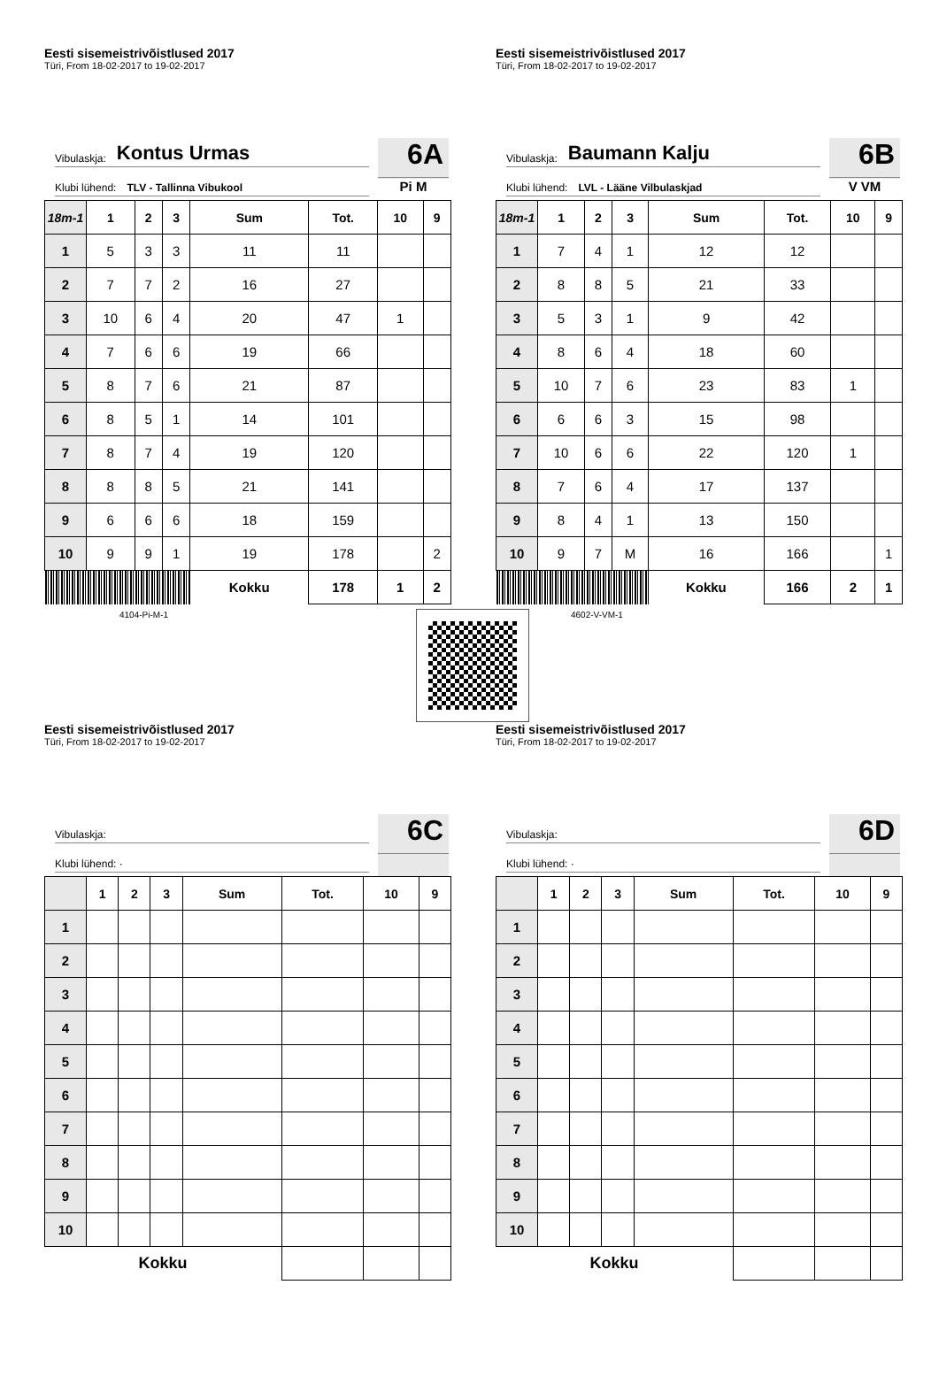Eesti sisemeistrivõistlused 2017
Türi, From 18-02-2017 to 19-02-2017
Vibulaskja: Kontus Urmas
Klubi lühend: TLV - Tallinna Vibukool
6A
Pi M
| 18m-1 | 1 | 2 | 3 | Sum | Tot. | 10 | 9 |
| --- | --- | --- | --- | --- | --- | --- | --- |
| 1 | 5 | 3 | 3 | 11 | 11 | | |
| 2 | 7 | 7 | 2 | 16 | 27 | | |
| 3 | 10 | 6 | 4 | 20 | 47 | 1 | |
| 4 | 7 | 6 | 6 | 19 | 66 | | |
| 5 | 8 | 7 | 6 | 21 | 87 | | |
| 6 | 8 | 5 | 1 | 14 | 101 | | |
| 7 | 8 | 7 | 4 | 19 | 120 | | |
| 8 | 8 | 8 | 5 | 21 | 141 | | |
| 9 | 6 | 6 | 6 | 18 | 159 | | |
| 10 | 9 | 9 | 1 | 19 | 178 | | 2 |
| | | | | Kokku | 178 | 1 | 2 |
4104-Pi-M-1
Eesti sisemeistrivõistlused 2017
Türi, From 18-02-2017 to 19-02-2017
Vibulaskja: Baumann Kalju
Klubi lühend: LVL - Lääne Vilbulaskjad
6B
V VM
| 18m-1 | 1 | 2 | 3 | Sum | Tot. | 10 | 9 |
| --- | --- | --- | --- | --- | --- | --- | --- |
| 1 | 7 | 4 | 1 | 12 | 12 | | |
| 2 | 8 | 8 | 5 | 21 | 33 | | |
| 3 | 5 | 3 | 1 | 9 | 42 | | |
| 4 | 8 | 6 | 4 | 18 | 60 | | |
| 5 | 10 | 7 | 6 | 23 | 83 | 1 | |
| 6 | 6 | 6 | 3 | 15 | 98 | | |
| 7 | 10 | 6 | 6 | 22 | 120 | 1 | |
| 8 | 7 | 6 | 4 | 17 | 137 | | |
| 9 | 8 | 4 | 1 | 13 | 150 | | |
| 10 | 9 | 7 | M | 16 | 166 | | 1 |
| | | | | Kokku | 166 | 2 | 1 |
4602-V-VM-1
Eesti sisemeistrivõistlused 2017
Türi, From 18-02-2017 to 19-02-2017
Vibulaskja:
Klubi lühend: ·
6C
| | 1 | 2 | 3 | Sum | Tot. | 10 | 9 |
| --- | --- | --- | --- | --- | --- | --- | --- |
| 1 | | | | | | | |
| 2 | | | | | | | |
| 3 | | | | | | | |
| 4 | | | | | | | |
| 5 | | | | | | | |
| 6 | | | | | | | |
| 7 | | | | | | | |
| 8 | | | | | | | |
| 9 | | | | | | | |
| 10 | | | | | | | |
| Kokku | | | | | | | |
Eesti sisemeistrivõistlused 2017
Türi, From 18-02-2017 to 19-02-2017
Vibulaskja:
Klubi lühend: ·
6D
| | 1 | 2 | 3 | Sum | Tot. | 10 | 9 |
| --- | --- | --- | --- | --- | --- | --- | --- |
| 1 | | | | | | | |
| 2 | | | | | | | |
| 3 | | | | | | | |
| 4 | | | | | | | |
| 5 | | | | | | | |
| 6 | | | | | | | |
| 7 | | | | | | | |
| 8 | | | | | | | |
| 9 | | | | | | | |
| 10 | | | | | | | |
| Kokku | | | | | | | |